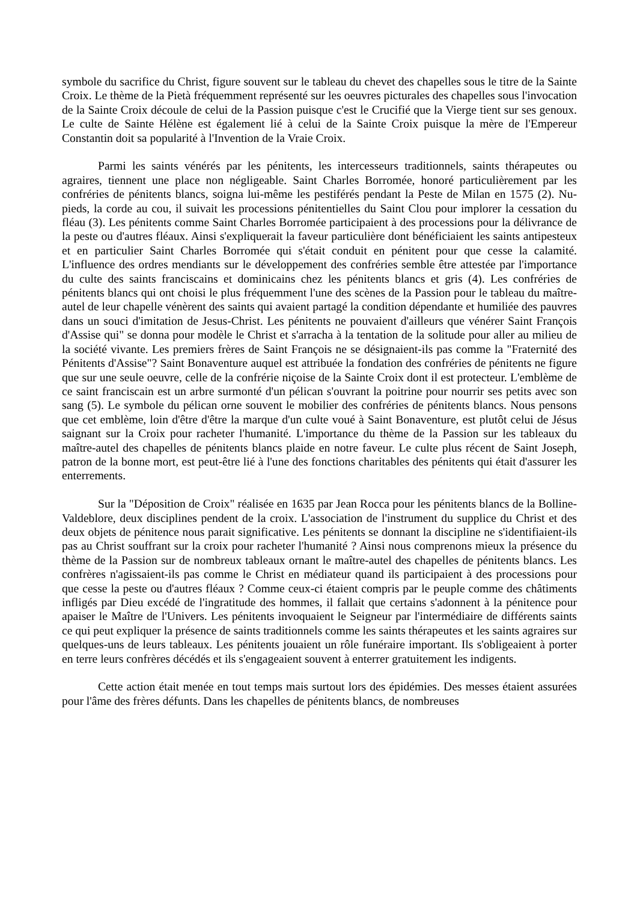symbole du sacrifice du Christ, figure souvent sur le tableau du chevet des chapelles sous le titre de la Sainte Croix. Le thème de la Pietà fréquemment représenté sur les oeuvres picturales des chapelles sous l'invocation de la Sainte Croix découle de celui de la Passion puisque c'est le Crucifié que la Vierge tient sur ses genoux. Le culte de Sainte Hélène est également lié à celui de la Sainte Croix puisque la mère de l'Empereur Constantin doit sa popularité à l'Invention de la Vraie Croix.
Parmi les saints vénérés par les pénitents, les intercesseurs traditionnels, saints thérapeutes ou agraires, tiennent une place non négligeable. Saint Charles Borromée, honoré particulièrement par les confréries de pénitents blancs, soigna lui-même les pestiférés pendant la Peste de Milan en 1575 (2). Nu-pieds, la corde au cou, il suivait les processions pénitentielles du Saint Clou pour implorer la cessation du fléau (3). Les pénitents comme Saint Charles Borromée participaient à des processions pour la délivrance de la peste ou d'autres fléaux. Ainsi s'expliquerait la faveur particulière dont bénéficiaient les saints antipesteux et en particulier Saint Charles Borromée qui s'était conduit en pénitent pour que cesse la calamité. L'influence des ordres mendiants sur le développement des confréries semble être attestée par l'importance du culte des saints franciscains et dominicains chez les pénitents blancs et gris (4). Les confréries de pénitents blancs qui ont choisi le plus fréquemment l'une des scènes de la Passion pour le tableau du maître-autel de leur chapelle vénèrent des saints qui avaient partagé la condition dépendante et humiliée des pauvres dans un souci d'imitation de Jesus-Christ. Les pénitents ne pouvaient d'ailleurs que vénérer Saint François d'Assise qui" se donna pour modèle le Christ et s'arracha à la tentation de la solitude pour aller au milieu de la société vivante. Les premiers frères de Saint François ne se désignaient-ils pas comme la "Fraternité des Pénitents d'Assise"? Saint Bonaventure auquel est attribuée la fondation des confréries de pénitents ne figure que sur une seule oeuvre, celle de la confrérie niçoise de la Sainte Croix dont il est protecteur. L'emblème de ce saint franciscain est un arbre surmonté d'un pélican s'ouvrant la poitrine pour nourrir ses petits avec son sang (5). Le symbole du pélican orne souvent le mobilier des confréries de pénitents blancs. Nous pensons que cet emblème, loin d'être d'être la marque d'un culte voué à Saint Bonaventure, est plutôt celui de Jésus saignant sur la Croix pour racheter l'humanité. L'importance du thème de la Passion sur les tableaux du maître-autel des chapelles de pénitents blancs plaide en notre faveur. Le culte plus récent de Saint Joseph, patron de la bonne mort, est peut-être lié à l'une des fonctions charitables des pénitents qui était d'assurer les enterrements.
Sur la "Déposition de Croix" réalisée en 1635 par Jean Rocca pour les pénitents blancs de la Bolline-Valdeblore, deux disciplines pendent de la croix. L'association de l'instrument du supplice du Christ et des deux objets de pénitence nous parait significative. Les pénitents se donnant la discipline ne s'identifiaient-ils pas au Christ souffrant sur la croix pour racheter l'humanité ? Ainsi nous comprenons mieux la présence du thème de la Passion sur de nombreux tableaux ornant le maître-autel des chapelles de pénitents blancs. Les confrères n'agissaient-ils pas comme le Christ en médiateur quand ils participaient à des processions pour que cesse la peste ou d'autres fléaux ? Comme ceux-ci étaient compris par le peuple comme des châtiments infligés par Dieu excédé de l'ingratitude des hommes, il fallait que certains s'adonnent à la pénitence pour apaiser le Maître de l'Univers. Les pénitents invoquaient le Seigneur par l'intermédiaire de différents saints ce qui peut expliquer la présence de saints traditionnels comme les saints thérapeutes et les saints agraires sur quelques-uns de leurs tableaux. Les pénitents jouaient un rôle funéraire important. Ils s'obligeaient à porter en terre leurs confrères décédés et ils s'engageaient souvent à enterrer gratuitement les indigents.
Cette action était menée en tout temps mais surtout lors des épidémies. Des messes étaient assurées pour l'âme des frères défunts. Dans les chapelles de pénitents blancs, de nombreuses